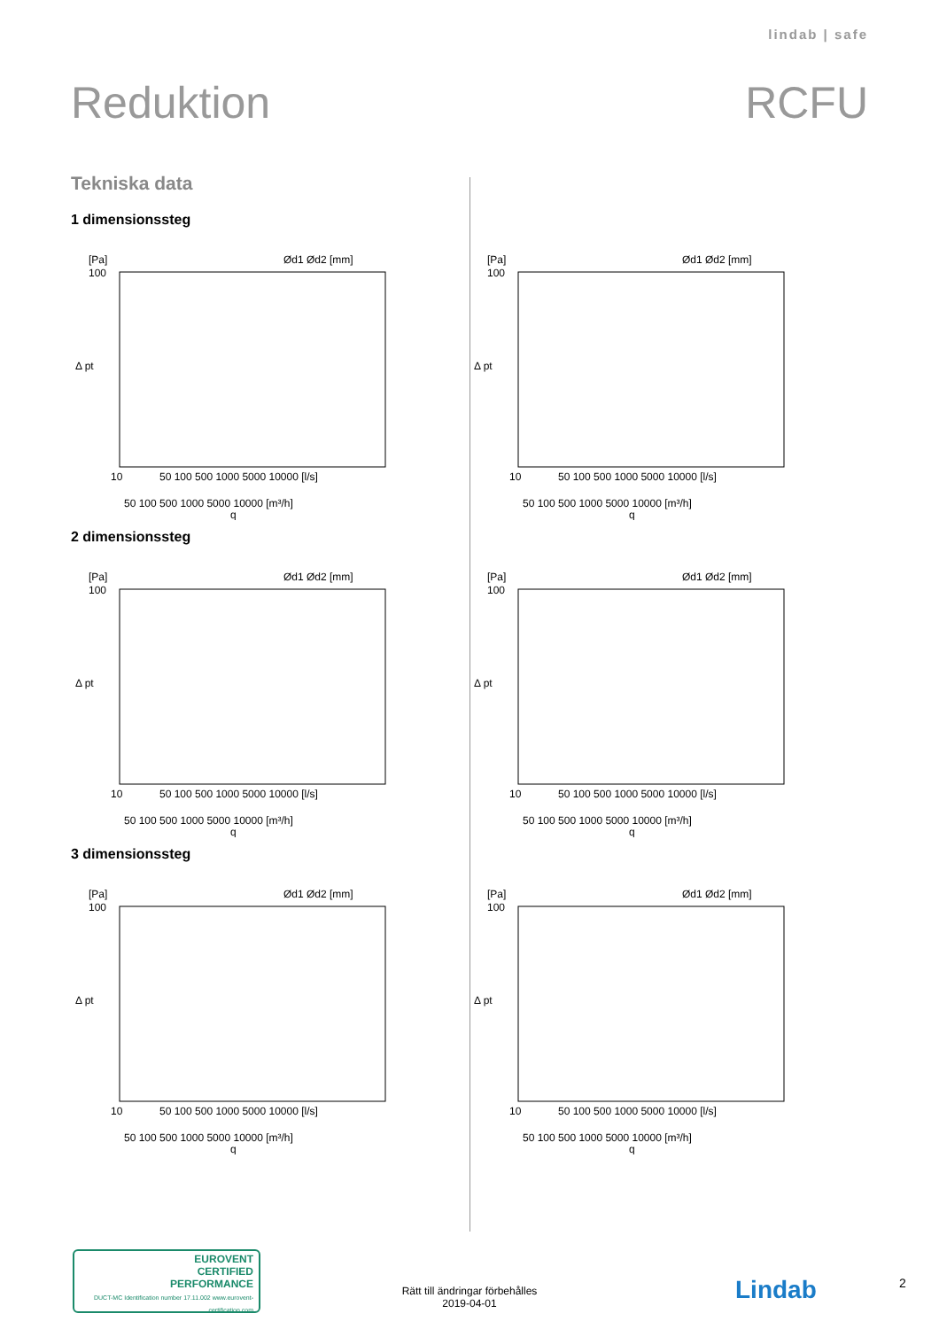lindab | safe
Reduktion RCFU
Tekniska data
1 dimensionssteg
[Pa]
100
Δ pt
10
50 100 500 1000 5000 10000 [l/s]
50 100 500 1000 5000 10000 [m³/h]
q
Ød1 Ød2 [mm]
[Pa]
100
Δ pt
10
50 100 500 1000 5000 10000 [l/s]
50 100 500 1000 5000 10000 [m³/h]
q
Ød1 Ød2 [mm]
2 dimensionssteg
[Pa]
100
Δ pt
10
50 100 500 1000 5000 10000 [l/s]
50 100 500 1000 5000 10000 [m³/h]
q
Ød1 Ød2 [mm]
[Pa]
100
Δ pt
10
50 100 500 1000 5000 10000 [l/s]
50 100 500 1000 5000 10000 [m³/h]
q
Ød1 Ød2 [mm]
3 dimensionssteg
[Pa]
100
Δ pt
10
50 100 500 1000 5000 10000 [l/s]
50 100 500 1000 5000 10000 [m³/h]
q
Ød1 Ød2 [mm]
[Pa]
100
Δ pt
10
50 100 500 1000 5000 10000 [l/s]
50 100 500 1000 5000 10000 [m³/h]
q
Ød1 Ød2 [mm]
EUROVENT
CERTIFIED
PERFORMANCE
DUCT-MC Identification number 17.11.002 www.eurovent-certification.com
Rätt till ändringar förbehålles
2019-04-01
Lindab 2